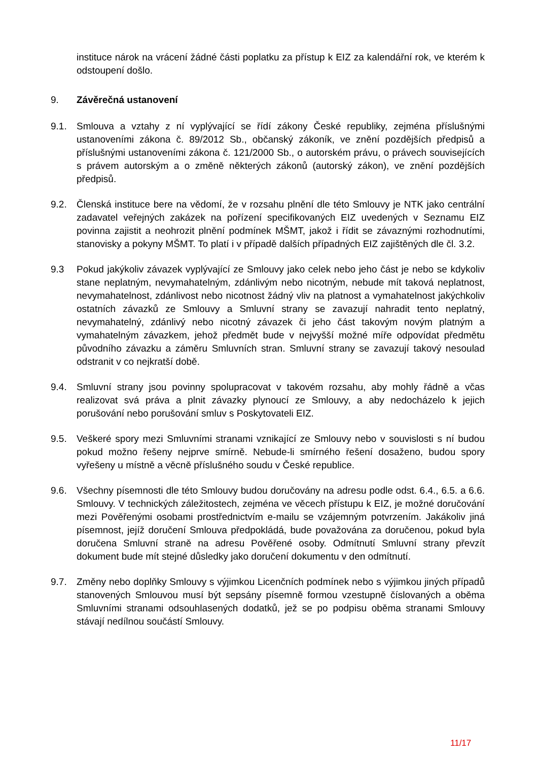instituce nárok na vrácení žádné části poplatku za přístup k EIZ za kalendářní rok, ve kterém k odstoupení došlo.
9. Závěrečná ustanovení
9.1. Smlouva a vztahy z ní vyplývající se řídí zákony České republiky, zejména příslušnými ustanoveními zákona č. 89/2012 Sb., občanský zákoník, ve znění pozdějších předpisů a příslušnými ustanoveními zákona č. 121/2000 Sb., o autorském právu, o právech souvisejících s právem autorským a o změně některých zákonů (autorský zákon), ve znění pozdějších předpisů.
9.2. Členská instituce bere na vědomí, že v rozsahu plnění dle této Smlouvy je NTK jako centrální zadavatel veřejných zakázek na pořízení specifikovaných EIZ uvedených v Seznamu EIZ povinna zajistit a neohrozit plnění podmínek MŠMT, jakož i řídit se závaznými rozhodnutími, stanovisky a pokyny MŠMT. To platí i v případě dalších případných EIZ zajištěných dle čl. 3.2.
9.3 Pokud jakýkoliv závazek vyplývající ze Smlouvy jako celek nebo jeho část je nebo se kdykoliv stane neplatným, nevymahatelným, zdánlivým nebo nicotným, nebude mít taková neplatnost, nevymahatelnost, zdánlivost nebo nicotnost žádný vliv na platnost a vymahatelnost jakýchkoliv ostatních závazků ze Smlouvy a Smluvní strany se zavazují nahradit tento neplatný, nevymahatelný, zdánlivý nebo nicotný závazek či jeho část takovým novým platným a vymahatelným závazkem, jehož předmět bude v nejvyšší možné míře odpovídat předmětu původního závazku a záměru Smluvních stran. Smluvní strany se zavazují takový nesoulad odstranit v co nejkratší době.
9.4. Smluvní strany jsou povinny spolupracovat v takovém rozsahu, aby mohly řádně a včas realizovat svá práva a plnit závazky plynoucí ze Smlouvy, a aby nedocházelo k jejich porušování nebo porušování smluv s Poskytovateli EIZ.
9.5. Veškeré spory mezi Smluvními stranami vznikající ze Smlouvy nebo v souvislosti s ní budou pokud možno řešeny nejprve smírně. Nebude-li smírného řešení dosaženo, budou spory vyřešeny u místně a věcně příslušného soudu v České republice.
9.6. Všechny písemnosti dle této Smlouvy budou doručovány na adresu podle odst. 6.4., 6.5. a 6.6. Smlouvy. V technických záležitostech, zejména ve věcech přístupu k EIZ, je možné doručování mezi Pověřenými osobami prostřednictvím e-mailu se vzájemným potvrzením. Jakákoliv jiná písemnost, jejíž doručení Smlouva předpokládá, bude považována za doručenou, pokud byla doručena Smluvní straně na adresu Pověřené osoby. Odmítnutí Smluvní strany převzít dokument bude mít stejné důsledky jako doručení dokumentu v den odmítnutí.
9.7. Změny nebo doplňky Smlouvy s výjimkou Licenčních podmínek nebo s výjimkou jiných případů stanovených Smlouvou musí být sepsány písemně formou vzestupně číslovaných a oběma Smluvními stranami odsouhlasených dodatků, jež se po podpisu oběma stranami Smlouvy stávají nedílnou součástí Smlouvy.
11/17